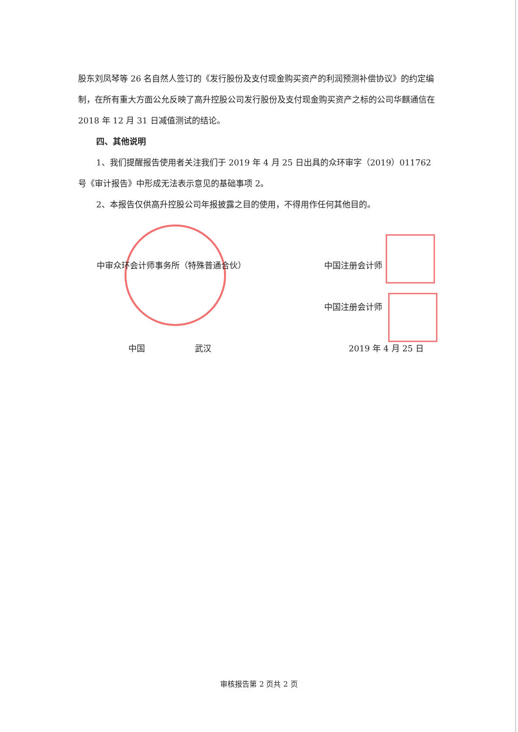股东刘凤琴等 26 名自然人签订的《发行股份及支付现金购买资产的利润预测补偿协议》的约定编制，在所有重大方面公允反映了高升控股公司发行股份及支付现金购买资产之标的公司华麒通信在 2018 年 12 月 31 日减值测试的结论。
四、其他说明
1、我们提醒报告使用者关注我们于 2019 年 4 月 25 日出具的众环审字（2019）011762 号《审计报告》中形成无法表示意见的基础事项 2。
2、本报告仅供高升控股公司年报披露之目的使用，不得用作任何其他目的。
中审众环会计师事务所（特殊普通合伙） 中国注册会计师
中国注册会计师
中国　　　　　　武汉 2019 年 4 月 25 日
审核报告第 2 页共 2 页